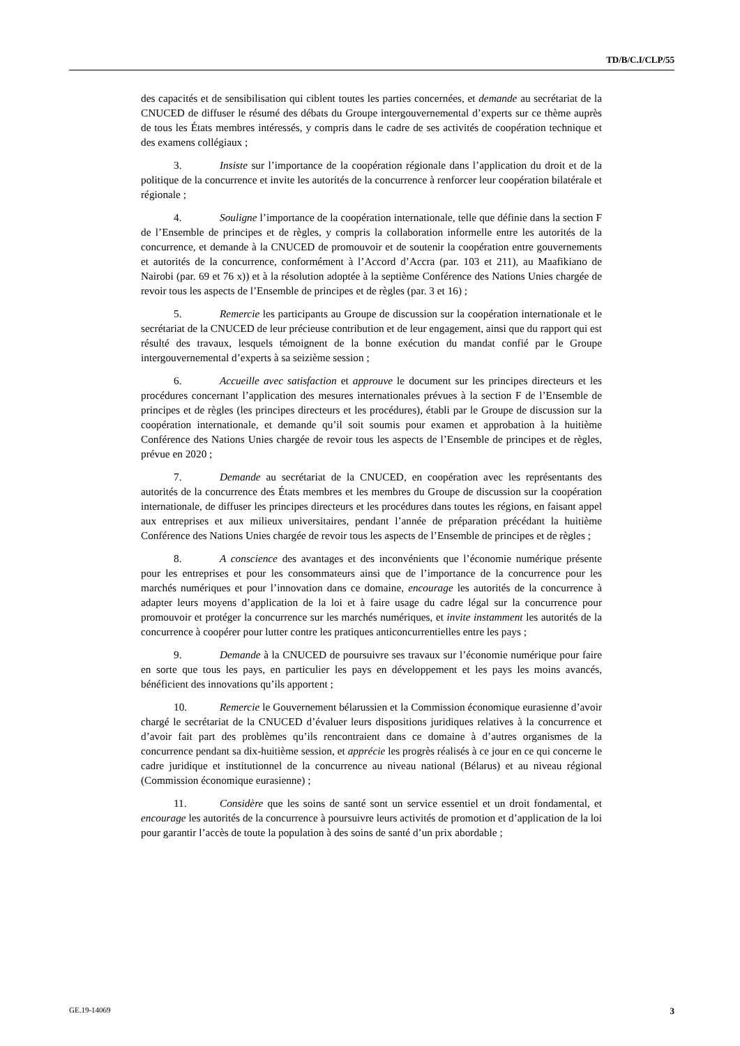TD/B/C.I/CLP/55
des capacités et de sensibilisation qui ciblent toutes les parties concernées, et demande au secrétariat de la CNUCED de diffuser le résumé des débats du Groupe intergouvernemental d’experts sur ce thème auprès de tous les États membres intéressés, y compris dans le cadre de ses activités de coopération technique et des examens collégiaux ;
3. Insiste sur l’importance de la coopération régionale dans l’application du droit et de la politique de la concurrence et invite les autorités de la concurrence à renforcer leur coopération bilatérale et régionale ;
4. Souligne l’importance de la coopération internationale, telle que définie dans la section F de l’Ensemble de principes et de règles, y compris la collaboration informelle entre les autorités de la concurrence, et demande à la CNUCED de promouvoir et de soutenir la coopération entre gouvernements et autorités de la concurrence, conformément à l’Accord d’Accra (par. 103 et 211), au Maafikiano de Nairobi (par. 69 et 76 x)) et à la résolution adoptée à la septième Conférence des Nations Unies chargée de revoir tous les aspects de l’Ensemble de principes et de règles (par. 3 et 16) ;
5. Remercie les participants au Groupe de discussion sur la coopération internationale et le secrétariat de la CNUCED de leur précieuse contribution et de leur engagement, ainsi que du rapport qui est résulté des travaux, lesquels témoignent de la bonne exécution du mandat confié par le Groupe intergouvernemental d’experts à sa seizième session ;
6. Accueille avec satisfaction et approuve le document sur les principes directeurs et les procédures concernant l’application des mesures internationales prévues à la section F de l’Ensemble de principes et de règles (les principes directeurs et les procédures), établi par le Groupe de discussion sur la coopération internationale, et demande qu’il soit soumis pour examen et approbation à la huitième Conférence des Nations Unies chargée de revoir tous les aspects de l’Ensemble de principes et de règles, prévue en 2020 ;
7. Demande au secrétariat de la CNUCED, en coopération avec les représentants des autorités de la concurrence des États membres et les membres du Groupe de discussion sur la coopération internationale, de diffuser les principes directeurs et les procédures dans toutes les régions, en faisant appel aux entreprises et aux milieux universitaires, pendant l’année de préparation précédant la huitième Conférence des Nations Unies chargée de revoir tous les aspects de l’Ensemble de principes et de règles ;
8. A conscience des avantages et des inconvénients que l’économie numérique présente pour les entreprises et pour les consommateurs ainsi que de l’importance de la concurrence pour les marchés numériques et pour l’innovation dans ce domaine, encourage les autorités de la concurrence à adapter leurs moyens d’application de la loi et à faire usage du cadre légal sur la concurrence pour promouvoir et protéger la concurrence sur les marchés numériques, et invite instamment les autorités de la concurrence à coopérer pour lutter contre les pratiques anticoncurrentielles entre les pays ;
9. Demande à la CNUCED de poursuivre ses travaux sur l’économie numérique pour faire en sorte que tous les pays, en particulier les pays en développement et les pays les moins avancés, bénéficient des innovations qu’ils apportent ;
10. Remercie le Gouvernement bélarussien et la Commission économique eurasienne d’avoir chargé le secrétariat de la CNUCED d’évaluer leurs dispositions juridiques relatives à la concurrence et d’avoir fait part des problèmes qu’ils rencontraient dans ce domaine à d’autres organismes de la concurrence pendant sa dix-huitième session, et apprécie les progrès réalisés à ce jour en ce qui concerne le cadre juridique et institutionnel de la concurrence au niveau national (Bélarus) et au niveau régional (Commission économique eurasienne) ;
11. Considère que les soins de santé sont un service essentiel et un droit fondamental, et encourage les autorités de la concurrence à poursuivre leurs activités de promotion et d’application de la loi pour garantir l’accès de toute la population à des soins de santé d’un prix abordable ;
GE.19-14069 3